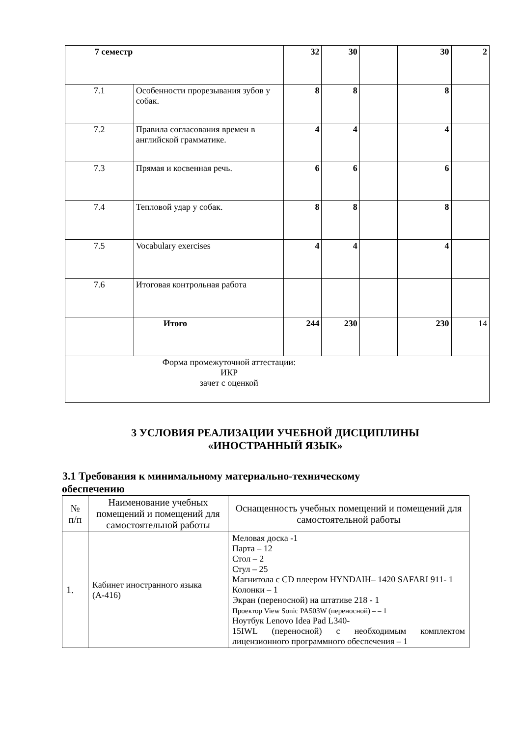| 7 семестр | | 32 | 30 | | 30 | 2 |
| 7.1 | Особенности прорезывания зубов у собак. | 8 | 8 | | 8 | |
| 7.2 | Правила согласования времен в английской грамматике. | 4 | 4 | | 4 | |
| 7.3 | Прямая и косвенная речь. | 6 | 6 | | 6 | |
| 7.4 | Тепловой удар у собак. | 8 | 8 | | 8 | |
| 7.5 | Vocabulary exercises | 4 | 4 | | 4 | |
| 7.6 | Итоговая контрольная работа | | | | | |
| | Итого | 244 | 230 | | 230 | 14 |
| Форма промежуточной аттестации: ИКР зачет с оценкой | | | | | | |
3 УСЛОВИЯ РЕАЛИЗАЦИИ УЧЕБНОЙ ДИСЦИПЛИНЫ
«ИНОСТРАННЫЙ ЯЗЫК»
3.1 Требования к минимальному материально-техническому
обеспечению
| № п/п | Наименование учебных помещений и помещений для самостоятельной работы | Оснащенность учебных помещений и помещений для самостоятельной работы |
| --- | --- | --- |
| 1. | Кабинет иностранного языка (А-416) | Меловая доска -1 Парта – 12 Стол – 2 Стул – 25 Магнитола с CD плеером HYNDAIH– 1420 SAFARI 911- 1 Колонки – 1 Экран (переносной) на штативе 218 - 1 Проектор View Sonic PA503W (переносной) – – 1 Ноутбук Lenovo Idea Pad L340- 15IWL (переносной) с необходимым комплектом лицензионного программного обеспечения – 1 |